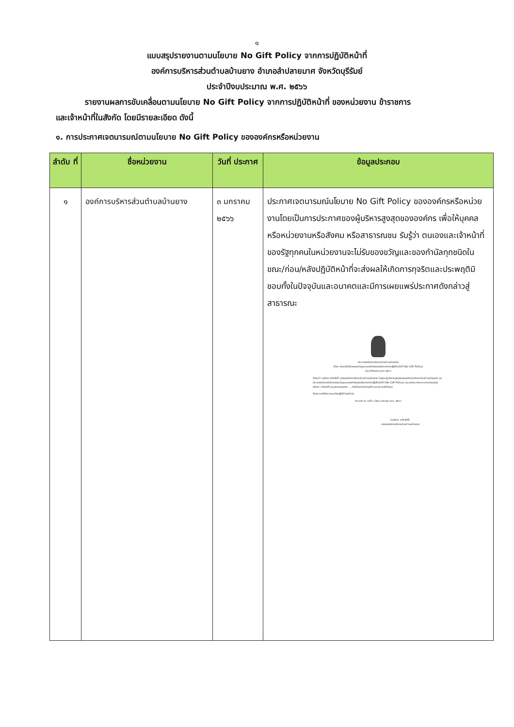๑
แบบสรุปรายงานตามนโยบาย No Gift Policy จากการปฏิบัติหน้าที่
องค์การบริหารส่วนตำบลบ้านยาง อำเภอลำปลายมาศ จังหวัดบุรีรัมย์
ประจำปีงบประมาณ พ.ศ. ๒๕๖๖
รายงานผลการขับเคลื่อนตามนโยบาย No Gift Policy จากการปฏิบัติหน้าที่ ของหน่วยงาน ข้าราชการ
และเจ้าหน้าที่ในสังกัด โดยมีรายละเอียด ดังนี้
๑. การประกาศเจตนารมณ์ตามนโยบาย No Gift Policy ขององค์กรหรือหน่วยงาน
| ลำดับ ที่ | ชื่อหน่วยงาน | วันที่ ประกาศ | ข้อมูลประกอบ |
| --- | --- | --- | --- |
| ๑ | องค์การบริหารส่วนตำบลบ้านยาง | ๓ มกราคม ๒๕๖๖ | ประกาศเจตนารมณ์นโยบาย No Gift Policy ขององค์กรหรือหน่วยงานโดยเป็นการประกาศของผู้บริหารสูงสุดขององค์กร เพื่อให้บุคคล หรือหน่วยงานหรือสังคม หรือสาธารณชน รับรู้ว่า ตนเองและเจ้าหน้าที่ของรัฐทุกคนในหน่วยงานจะไม่รับของขวัญและของกำนัลทุกชนิดในขณะ/ก่อน/หลังปฏิบัติหน้าที่จะส่งผลให้เกิดการทุจริตและประพฤติมิชอบทั้งในปัจจุบันและอนาคตและมีการเผยแพร่ประกาศดังกล่าวสู่สาธารณะ ประกาศองค์การบริหารส่วนตำบลบ้านยาง เรื่อง นโยบายไม่รับของขวัญและของกำนัลทุกชนิดจากการปฏิบัติหน้าที่ (No Gift Policy) ประจำปีงบประมาณ ๒๕๖๖ ข้าพเจ้า นายไสว ชาติศักดิ์ นายกองค์การบริหารส่วนตำบลบ้านยาง ในฐานะผู้บริหารสูงสุดขององค์การบริหารส่วนตำบลบ้านยาง ขอประกาศนโยบายไม่รับของขวัญและของกำนัลทุกชนิดจากการปฏิบัติหน้าที่ (No Gift Policy) และขอประกาศเจตนารมณ์ของผู้บริหาร เจ้าหน้าที่ และบุคลากรทุกคน ... ห่างไกลจากการทุจริตและประพฤติมิชอบ จึงประกาศให้ทราบและถือปฏิบัติโดยทั่วกัน ประกาศ ณ วันที่ ๓ เดือน มกราคม พ.ศ. ๒๕๖๖ (นายไสว ชาติศักดิ์) นายกองค์การบริหารส่วนตำบลบ้านยาง |